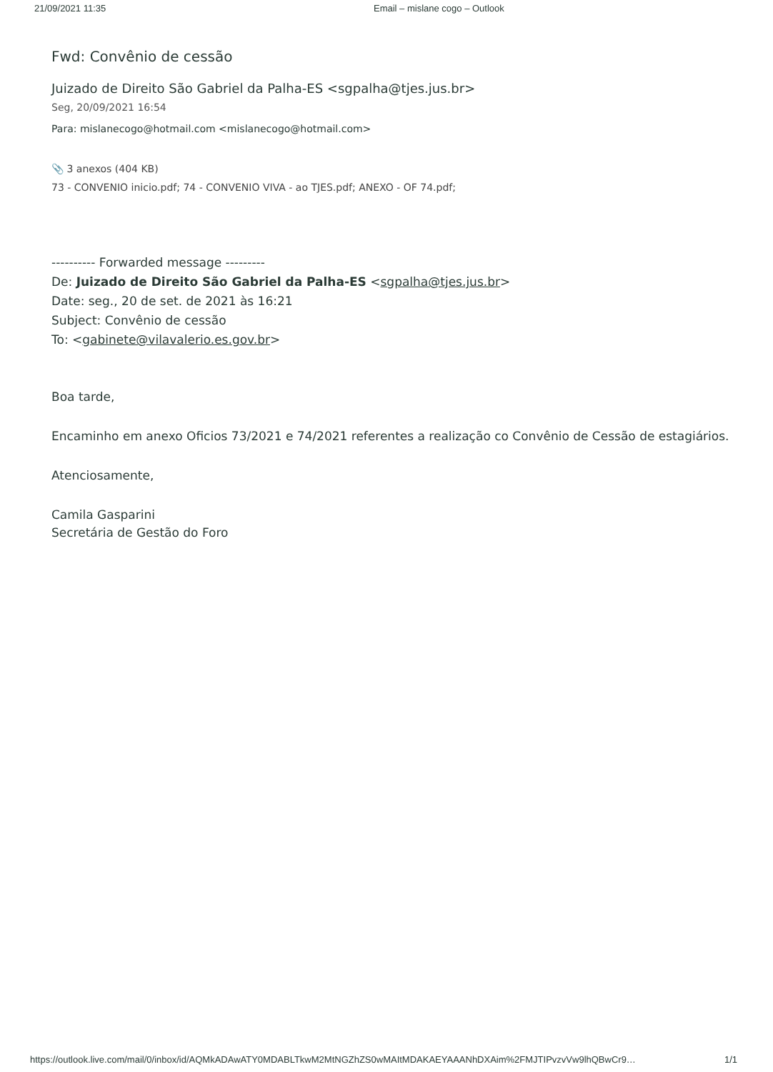21/09/2021 11:35 Email – mislane cogo – Outlook
Fwd: Convênio de cessão
Juizado de Direito São Gabriel da Palha-ES <sgpalha@tjes.jus.br>
Seg, 20/09/2021 16:54
Para: mislanecogo@hotmail.com <mislanecogo@hotmail.com>
📎 3 anexos (404 KB)
73 - CONVENIO inicio.pdf; 74 - CONVENIO VIVA - ao TJES.pdf; ANEXO - OF 74.pdf;
---------- Forwarded message ---------
De: Juizado de Direito São Gabriel da Palha-ES <sgpalha@tjes.jus.br>
Date: seg., 20 de set. de 2021 às 16:21
Subject: Convênio de cessão
To: <gabinete@vilavalerio.es.gov.br>
Boa tarde,
Encaminho em anexo Oficios 73/2021 e 74/2021 referentes a realização co Convênio de Cessão de estagiários.
Atenciosamente,
Camila Gasparini
Secretária de Gestão do Foro
https://outlook.live.com/mail/0/inbox/id/AQMkADAwATY0MDABLTkwM2MtNGZhZS0wMAItMDAKAEYAAANhDXAim%2FMJTIPvzvVw9lhQBwCr9… 1/1